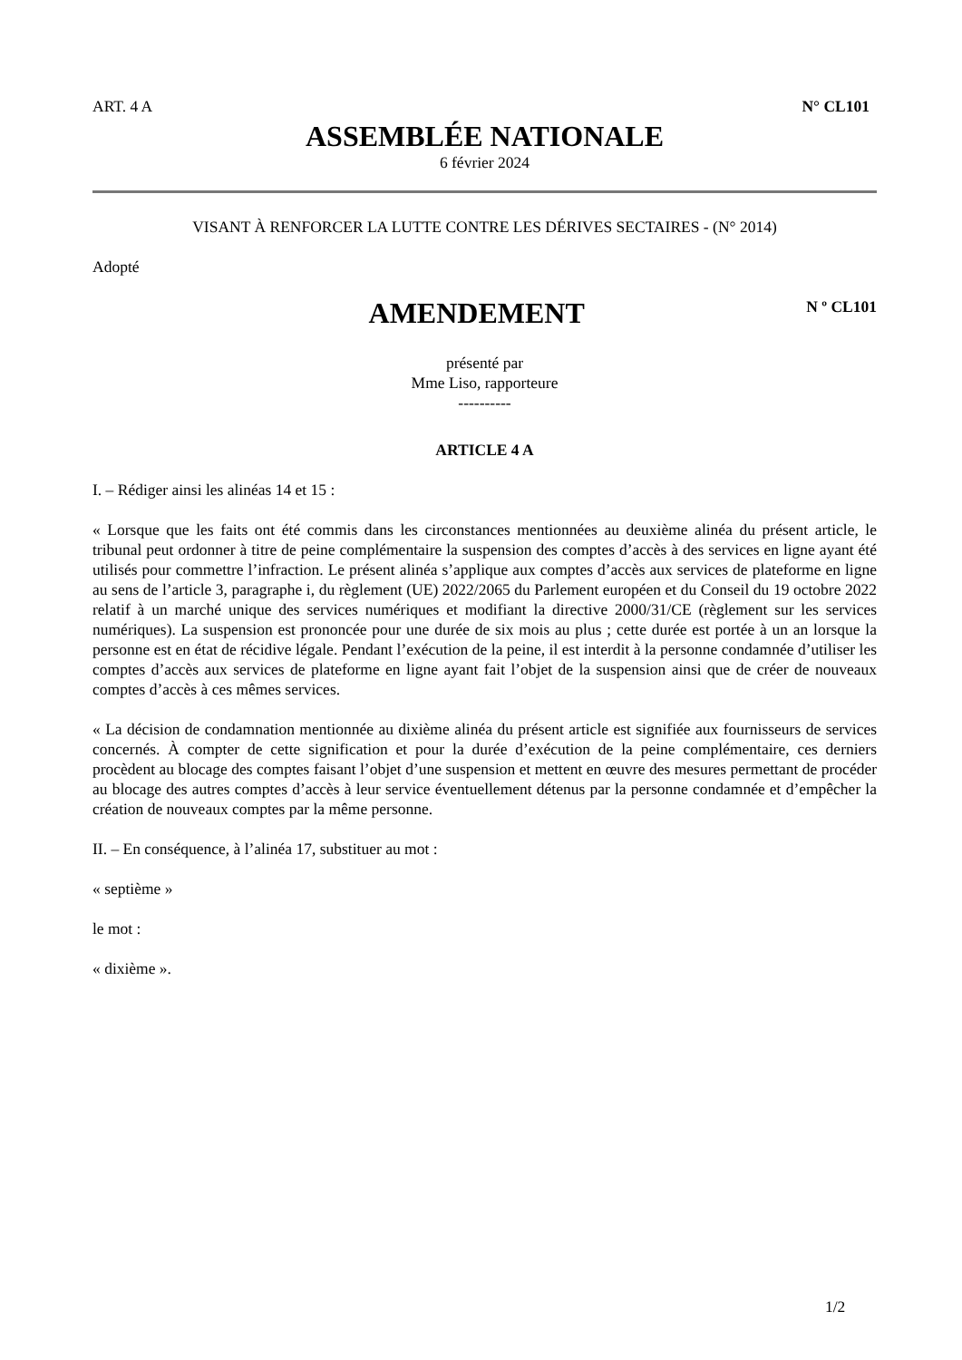ART. 4 A N° CL101
ASSEMBLÉE NATIONALE
6 février 2024
VISANT À RENFORCER LA LUTTE CONTRE LES DÉRIVES SECTAIRES - (N° 2014)
Adopté
AMENDEMENT
N º CL101
présenté par
Mme Liso, rapporteure
----------
ARTICLE 4 A
I. – Rédiger ainsi les alinéas 14 et 15 :
« Lorsque que les faits ont été commis dans les circonstances mentionnées au deuxième alinéa du présent article, le tribunal peut ordonner à titre de peine complémentaire la suspension des comptes d’accès à des services en ligne ayant été utilisés pour commettre l’infraction. Le présent alinéa s’applique aux comptes d’accès aux services de plateforme en ligne au sens de l’article 3, paragraphe i, du règlement (UE) 2022/2065 du Parlement européen et du Conseil du 19 octobre 2022 relatif à un marché unique des services numériques et modifiant la directive 2000/31/CE (règlement sur les services numériques). La suspension est prononcée pour une durée de six mois au plus ; cette durée est portée à un an lorsque la personne est en état de récidive légale. Pendant l’exécution de la peine, il est interdit à la personne condamnée d’utiliser les comptes d’accès aux services de plateforme en ligne ayant fait l’objet de la suspension ainsi que de créer de nouveaux comptes d’accès à ces mêmes services.
« La décision de condamnation mentionnée au dixième alinéa du présent article est signifiée aux fournisseurs de services concernés. À compter de cette signification et pour la durée d’exécution de la peine complémentaire, ces derniers procèdent au blocage des comptes faisant l’objet d’une suspension et mettent en œuvre des mesures permettant de procéder au blocage des autres comptes d’accès à leur service éventuellement détenus par la personne condamnée et d’empêcher la création de nouveaux comptes par la même personne.
II. – En conséquence, à l’alinéa 17, substituer au mot :
« septième »
le mot :
« dixième ».
1/2